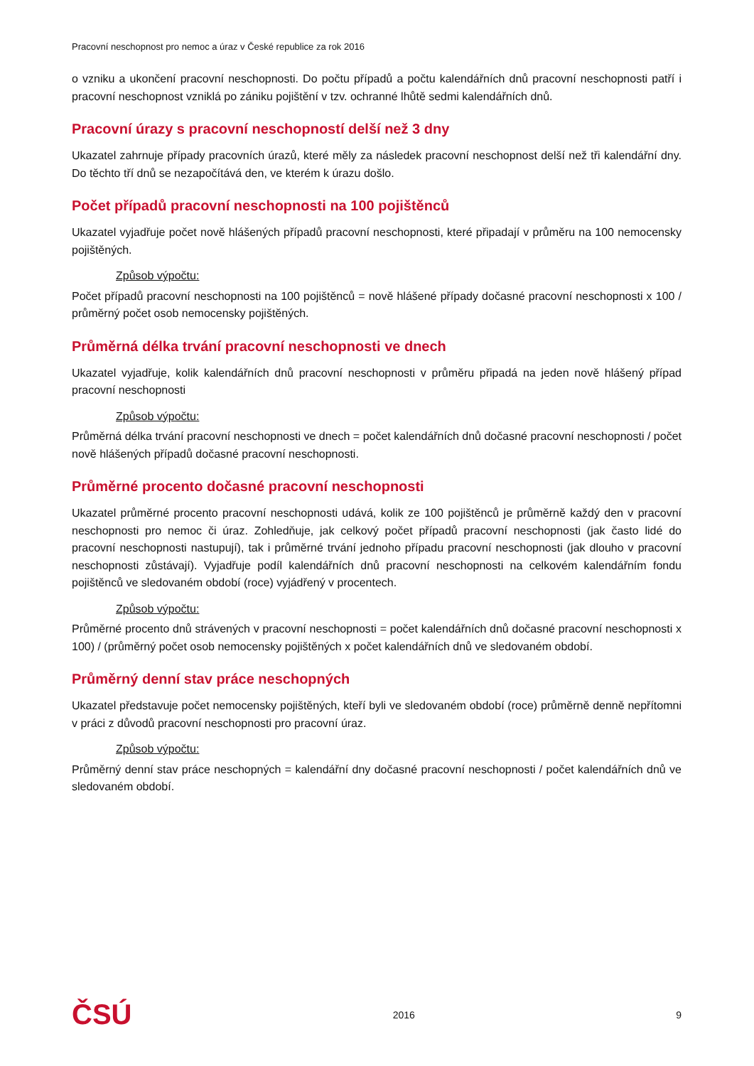Pracovní neschopnost pro nemoc a úraz v České republice za rok 2016
o vzniku a ukončení pracovní neschopnosti. Do počtu případů a počtu kalendářních dnů pracovní neschopnosti patří i pracovní neschopnost vzniklá po zániku pojištění v tzv. ochranné lhůtě sedmi kalendářních dnů.
Pracovní úrazy s pracovní neschopností delší než 3 dny
Ukazatel zahrnuje případy pracovních úrazů, které měly za následek pracovní neschopnost delší než tři kalendářní dny. Do těchto tří dnů se nezapočítává den, ve kterém k úrazu došlo.
Počet případů pracovní neschopnosti na 100 pojištěnců
Ukazatel vyjadřuje počet nově hlášených případů pracovní neschopnosti, které připadají v průměru na 100 nemocensky pojištěných.
Způsob výpočtu:
Počet případů pracovní neschopnosti na 100 pojištěnců = nově hlášené případy dočasné pracovní neschopnosti x 100 / průměrný počet osob nemocensky pojištěných.
Průměrná délka trvání pracovní neschopnosti ve dnech
Ukazatel vyjadřuje, kolik kalendářních dnů pracovní neschopnosti v průměru připadá na jeden nově hlášený případ pracovní neschopnosti
Způsob výpočtu:
Průměrná délka trvání pracovní neschopnosti ve dnech = počet kalendářních dnů dočasné pracovní neschopnosti / počet nově hlášených případů dočasné pracovní neschopnosti.
Průměrné procento dočasné pracovní neschopnosti
Ukazatel průměrné procento pracovní neschopnosti udává, kolik ze 100 pojištěnců je průměrně každý den v pracovní neschopnosti pro nemoc či úraz. Zohledňuje, jak celkový počet případů pracovní neschopnosti (jak často lidé do pracovní neschopnosti nastupují), tak i průměrné trvání jednoho případu pracovní neschopnosti (jak dlouho v pracovní neschopnosti zůstávají). Vyjadřuje podíl kalendářních dnů pracovní neschopnosti na celkovém kalendářním fondu pojištěnců ve sledovaném období (roce) vyjádřený v procentech.
Způsob výpočtu:
Průměrné procento dnů strávených v pracovní neschopnosti = počet kalendářních dnů dočasné pracovní neschopnosti x 100) / (průměrný počet osob nemocensky pojištěných x počet kalendářních dnů ve sledovaném období.
Průměrný denní stav práce neschopných
Ukazatel představuje počet nemocensky pojištěných, kteří byli ve sledovaném období (roce) průměrně denně nepřítomni v práci z důvodů pracovní neschopnosti pro pracovní úraz.
Způsob výpočtu:
Průměrný denní stav práce neschopných = kalendářní dny dočasné pracovní neschopnosti / počet kalendářních dnů ve sledovaném období.
ČSÚ 2016 9